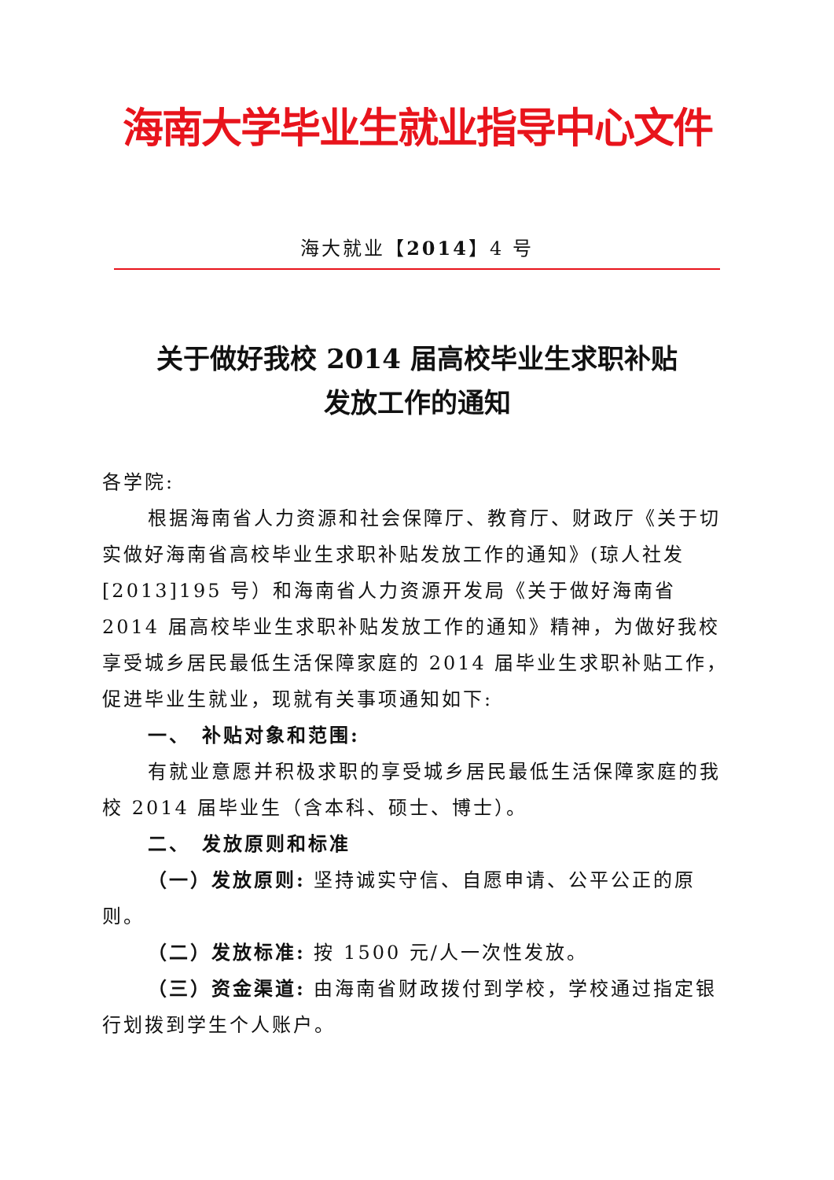海南大学毕业生就业指导中心文件
海大就业【2014】4 号
关于做好我校 2014 届高校毕业生求职补贴
发放工作的通知
各学院:
根据海南省人力资源和社会保障厅、教育厅、财政厅《关于切实做好海南省高校毕业生求职补贴发放工作的通知》(琼人社发[2013]195 号）和海南省人力资源开发局《关于做好海南省 2014 届高校毕业生求职补贴发放工作的通知》精神，为做好我校享受城乡居民最低生活保障家庭的 2014 届毕业生求职补贴工作，促进毕业生就业，现就有关事项通知如下:
一、　补贴对象和范围:
有就业意愿并积极求职的享受城乡居民最低生活保障家庭的我校 2014 届毕业生（含本科、硕士、博士）。
二、　发放原则和标准
（一）发放原则: 坚持诚实守信、自愿申请、公平公正的原则。
（二）发放标准: 按 1500 元/人一次性发放。
（三）资金渠道: 由海南省财政拨付到学校，学校通过指定银行划拨到学生个人账户。